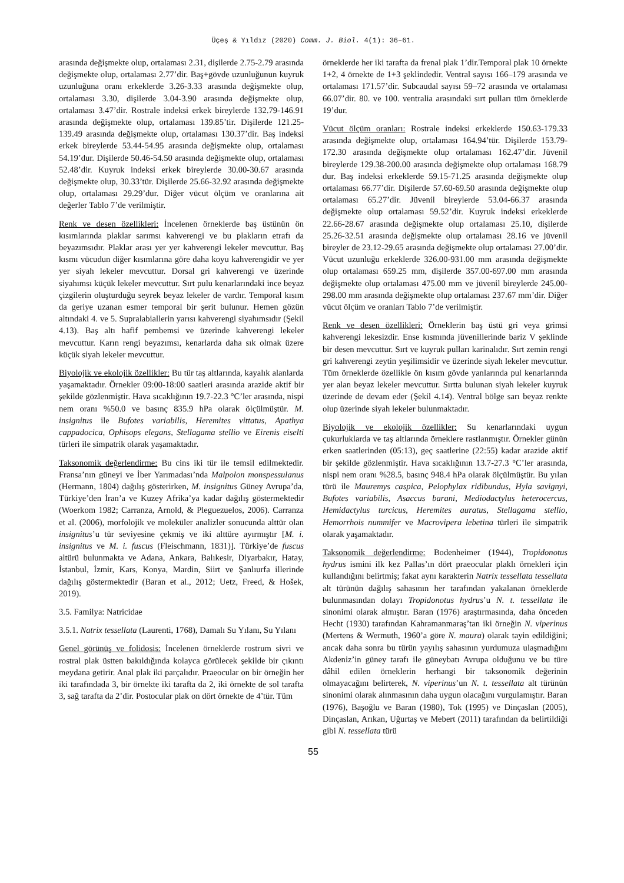Üçeş & Yıldız (2020) Comm. J. Biol. 4(1): 36–61.
arasında değişmekte olup, ortalaması 2.31, dişilerde 2.75-2.79 arasında değişmekte olup, ortalaması 2.77’dir. Baş+gövde uzunluğunun kuyruk uzunluğuna oranı erkeklerde 3.26-3.33 arasında değişmekte olup, ortalaması 3.30, dişilerde 3.04-3.90 arasında değişmekte olup, ortalaması 3.47’dir. Rostrale indeksi erkek bireylerde 132.79-146.91 arasında değişmekte olup, ortalaması 139.85’tir. Dişilerde 121.25-139.49 arasında değişmekte olup, ortalaması 130.37’dir. Baş indeksi erkek bireylerde 53.44-54.95 arasında değişmekte olup, ortalaması 54.19’dur. Dişilerde 50.46-54.50 arasında değişmekte olup, ortalaması 52.48’dir. Kuyruk indeksi erkek bireylerde 30.00-30.67 arasında değişmekte olup, 30.33’tür. Dişilerde 25.66-32.92 arasında değişmekte olup, ortalaması 29.29’dur. Diğer vücut ölçüm ve oranlarına ait değerler Tablo 7’de verilmiştir.
Renk ve desen özellikleri: İncelenen örneklerde baş üstünün ön kısımlarında plaklar sarımsı kahverengi ve bu plakların etrafı da beyazımsıdır. Plaklar arası yer yer kahverengi lekeler mevcuttur. Baş kısmı vücudun diğer kısımlarına göre daha koyu kahverengidir ve yer yer siyah lekeler mevcuttur. Dorsal gri kahverengi ve üzerinde siyahımsı küçük lekeler mevcuttur. Sırt pulu kenarlarındaki ince beyaz çizgilerin oluşturduğu seyrek beyaz lekeler de vardır. Temporal kısım da geriye uzanan esmer temporal bir şerit bulunur. Hemen gözün altındaki 4. ve 5. Supralabiallerin yarısı kahverengi siyahımsıdır (Şekil 4.13). Baş altı hafif pembemsi ve üzerinde kahverengi lekeler mevcuttur. Karın rengi beyazımsı, kenarlarda daha sık olmak üzere küçük siyah lekeler mevcuttur.
Biyolojik ve ekolojik özellikler: Bu tür taş altlarında, kayalık alanlarda yaşamaktadır. Örnekler 09:00-18:00 saatleri arasında arazide aktif bir şekilde gözlenmiştir. Hava sıcaklığının 19.7-22.3 °C’ler arasında, nispi nem oranı %50.0 ve basınç 835.9 hPa olarak ölçülmüştür. M. insignitus ile Bufotes variabilis, Heremites vittatus, Apathya cappadocica, Ophisops elegans, Stellagama stellio ve Eirenis eiselti türleri ile simpatrik olarak yaşamaktadır.
Taksonomik değerlendirme: Bu cins iki tür ile temsil edilmektedir. Fransa’nın güneyi ve İber Yarımadası’nda Malpolon monspessulanus (Hermann, 1804) dağılış gösterirken, M. insignitus Güney Avrupa’da, Türkiye’den İran’a ve Kuzey Afrika’ya kadar dağılış göstermektedir (Woerkom 1982; Carranza, Arnold, & Pleguezuelos, 2006). Carranza et al. (2006), morfolojik ve moleküler analizler sonucunda alttür olan insignitus’u tür seviyesine çekmiş ve iki alttüre ayırmıştır [M. i. insignitus ve M. i. fuscus (Fleischmann, 1831)]. Türkiye’de fuscus altürü bulunmakta ve Adana, Ankara, Balıkesir, Diyarbakır, Hatay, İstanbul, İzmir, Kars, Konya, Mardin, Siirt ve Şanlıurfa illerinde dağılış göstermektedir (Baran et al., 2012; Uetz, Freed, & Hošek, 2019).
3.5. Familya: Natricidae
3.5.1. Natrix tessellata (Laurenti, 1768), Damalı Su Yılanı, Su Yılanı
Genel görünüş ve folidosis: İncelenen örneklerde rostrum sivri ve rostral plak üstten bakıldığında kolayca görülecek şekilde bir çıkıntı meydana getirir. Anal plak iki parçalıdır. Praeocular on bir örneğin her iki tarafındada 3, bir örnekte iki tarafta da 2, iki örnekte de sol tarafta 3, sağ tarafta da 2’dir. Postocular plak on dört örnekte de 4’tür. Tüm
örneklerde her iki tarafta da frenal plak 1’dir.Temporal plak 10 örnekte 1+2, 4 örnekte de 1+3 şeklindedir. Ventral sayısı 166–179 arasında ve ortalaması 171.57’dir. Subcaudal sayısı 59–72 arasında ve ortalaması 66.07’dir. 80. ve 100. ventralia arasındaki sırt pulları tüm örneklerde 19’dur.
Vücut ölçüm oranları: Rostrale indeksi erkeklerde 150.63-179.33 arasında değişmekte olup, ortalaması 164.94’tür. Dişilerde 153.79-172.30 arasında değişmekte olup ortalaması 162.47’dir. Jüvenil bireylerde 129.38-200.00 arasında değişmekte olup ortalaması 168.79 dur. Baş indeksi erkeklerde 59.15-71.25 arasında değişmekte olup ortalaması 66.77’dir. Dişilerde 57.60-69.50 arasında değişmekte olup ortalaması 65.27’dir. Jüvenil bireylerde 53.04-66.37 arasında değişmekte olup ortalaması 59.52’dir. Kuyruk indeksi erkeklerde 22.66-28.67 arasında değişmekte olup ortalaması 25.10, dişilerde 25.26-32.51 arasında değişmekte olup ortalaması 28.16 ve jüvenil bireyler de 23.12-29.65 arasında değişmekte olup ortalaması 27.00’dir. Vücut uzunluğu erkeklerde 326.00-931.00 mm arasında değişmekte olup ortalaması 659.25 mm, dişilerde 357.00-697.00 mm arasında değişmekte olup ortalaması 475.00 mm ve jüvenil bireylerde 245.00-298.00 mm arasında değişmekte olup ortalaması 237.67 mm’dir. Diğer vücut ölçüm ve oranları Tablo 7’de verilmiştir.
Renk ve desen özellikleri: Örneklerin baş üstü gri veya grimsi kahverengi lekesizdir. Ense kısmında jüvenillerinde bariz V şeklinde bir desen mevcuttur. Sırt ve kuyruk pulları karinalıdır. Sırt zemin rengi gri kahverengi zeytin yeşilimsidir ve üzerinde siyah lekeler mevcuttur. Tüm örneklerde özellikle ön kısım gövde yanlarında pul kenarlarında yer alan beyaz lekeler mevcuttur. Sırtta bulunan siyah lekeler kuyruk üzerinde de devam eder (Şekil 4.14). Ventral bölge sarı beyaz renkte olup üzerinde siyah lekeler bulunmaktadır.
Biyolojik ve ekolojik özellikler: Su kenarlarındaki uygun çukurluklarda ve taş altlarında örneklere rastlanmıştır. Örnekler günün erken saatlerinden (05:13), geç saatlerine (22:55) kadar arazide aktif bir şekilde gözlenmiştir. Hava sıcaklığının 13.7-27.3 °C’ler arasında, nispi nem oranı %28.5, basınç 948.4 hPa olarak ölçülmüştür. Bu yılan türü ile Mauremys caspica, Pelophylax ridibundus, Hyla savignyi, Bufotes variabilis, Asaccus barani, Mediodactylus heterocercus, Hemidactylus turcicus, Heremites auratus, Stellagama stellio, Hemorrhois nummifer ve Macrovipera lebetina türleri ile simpatrik olarak yaşamaktadır.
Taksonomik değerlendirme: Bodenheimer (1944), Tropidonotus hydrus ismini ilk kez Pallas’ın dört praeocular plaklı örnekleri için kullandığını belirtmiş; fakat aynı karakterin Natrix tessellata tessellata alt türünün dağılış sahasının her tarafından yakalanan örneklerde bulunmasından dolayı Tropidonotus hydrus’u N. t. tessellata ile sinonimi olarak almıştır. Baran (1976) araştırmasında, daha önceden Hecht (1930) tarafından Kahramanmaraş’tan iki örneğin N. viperinus (Mertens & Wermuth, 1960’a göre N. maura) olarak tayin edildiğini; ancak daha sonra bu türün yayılış sahasının yurdumuza ulaşmadığını Akdeniz’in güney tarafı ile güneybatı Avrupa olduğunu ve bu türe dâhil edilen örneklerin herhangi bir taksonomik değerinin olmayacağını belirterek, N. viperinus’un N. t. tessellata alt türünün sinonimi olarak alınmasının daha uygun olacağını vurgulamıştır. Baran (1976), Başoğlu ve Baran (1980), Tok (1995) ve Dinçaslan (2005), Dinçaslan, Arıkan, Uğurtaş ve Mebert (2011) tarafından da belirtildiği gibi N. tessellata türü
55